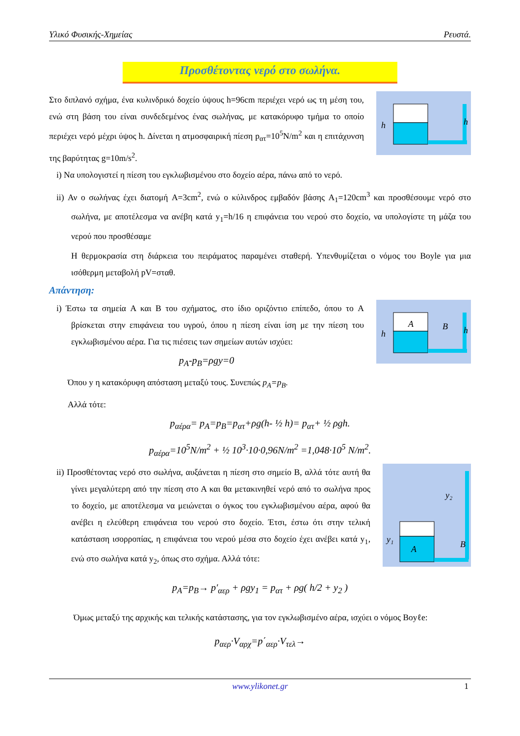Υλικό Φυσικής-Χημείας Ρευστά.
Προσθέτοντας νερό στο σωλήνα.
h
h
Στο διπλανό σχήμα, ένα κυλινδρικό δοχείο ύψους h=96cm περιέχει νερό ως τη μέση του, ενώ στη βάση του είναι συνδεδεμένος ένας σωλήνας, με κατακόρυφο τμήμα το οποίο περιέχει νερό μέχρι ύψος h. Δίνεται η ατμοσφαιρική πίεση p<sub>ατ</sub>=10<sup>5</sup>N/m<sup>2</sup> και η επιτάχυνση της βαρύτητας g=10m/s<sup>2</sup>.
i) Να υπολογιστεί η πίεση του εγκλωβισμένου στο δοχείο αέρα, πάνω από το νερό.
ii) Αν ο σωλήνας έχει διατομή A=3cm<sup>2</sup>, ενώ ο κύλινδρος εμβαδόν βάσης A<sub>1</sub>=120cm<sup>3</sup> και προσθέσουμε νερό στο σωλήνα, με αποτέλεσμα να ανέβη κατά y<sub>1</sub>=h/16 η επιφάνεια του νερού στο δοχείο, να υπολογίστε τη μάζα του νερού που προσθέσαμε
Η θερμοκρασία στη διάρκεια του πειράματος παραμένει σταθερή. Υπενθυμίζεται ο νόμος του Boyle για μια ισόθερμη μεταβολή pV=σταθ.
Απάντηση:
A
B
h
h
i) Έστω τα σημεία A και B του σχήματος, στο ίδιο οριζόντιο επίπεδο, όπου το A βρίσκεται στην επιφάνεια του υγρού, όπου η πίεση είναι ίση με την πίεση του εγκλωβισμένου αέρα. Για τις πιέσεις των σημείων αυτών ισχύει:
p<sub>A</sub>-p<sub>B</sub>=ρgy=0
Όπου y η κατακόρυφη απόσταση μεταξύ τους. Συνεπώς p<sub>A</sub>=p<sub>B</sub>.
Αλλά τότε:
p<sub>αέρα</sub>= p<sub>A</sub>=p<sub>B</sub>=p<sub>ατ</sub>+ρg(h- ½ h)= p<sub>ατ</sub>+ ½ ρgh.
p<sub>αέρα</sub>=10<sup>5</sup>N/m<sup>2</sup> + ½ 10<sup>3</sup>·10·0,96N/m<sup>2</sup> =1,048·10<sup>5</sup> N/m<sup>2</sup>.
y₂
y₁
A
B
ii) Προσθέτοντας νερό στο σωλήνα, αυξάνεται η πίεση στο σημείο Β, αλλά τότε αυτή θα γίνει μεγαλύτερη από την πίεση στο Α και θα μετακινηθεί νερό από το σωλήνα προς το δοχείο, με αποτέλεσμα να μειώνεται ο όγκος του εγκλωβισμένου αέρα, αφού θα ανέβει η ελεύθερη επιφάνεια του νερού στο δοχείο. Έτσι, έστω ότι στην τελική κατάσταση ισορροπίας, η επιφάνεια του νερού μέσα στο δοχείο έχει ανέβει κατά y<sub>1</sub>, ενώ στο σωλήνα κατά y<sub>2</sub>, όπως στο σχήμα. Αλλά τότε:
p<sub>A</sub>=p<sub>B</sub>→ p′<sub>αερ</sub> + ρgy<sub>1</sub> = p<sub>ατ</sub> + ρg( h/2 + y<sub>2</sub> )
Όμως μεταξύ της αρχικής και τελικής κατάστασης, για τον εγκλωβισμένο αέρα, ισχύει ο νόμος Boyℓe:
p<sub>αερ</sub>·V<sub>αρχ</sub>=p΄<sub>αερ</sub>·V<sub>τελ</sub>→
www.ylikonet.gr 1